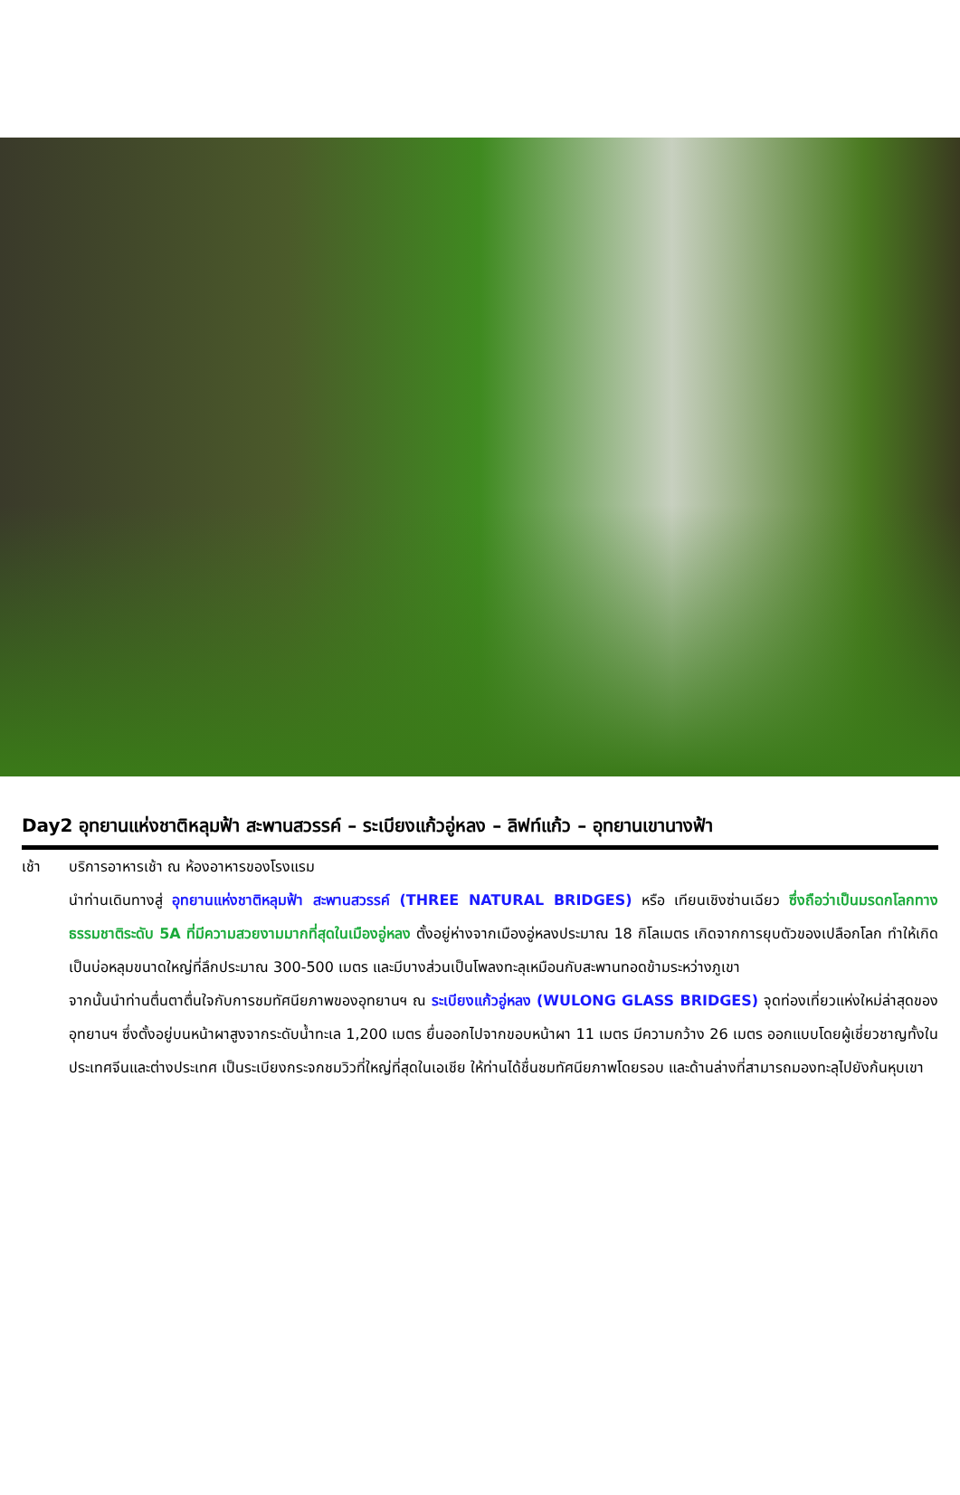Day2 อุทยานแห่งชาติหลุมฟ้า สะพานสวรรค์ – ระเบียงแก้วอู่หลง – ลิฟท์แก้ว – อุทยานเขานางฟ้า
เช้า บริการอาหารเช้า ณ ห้องอาหารของโรงแรม
นำท่านเดินทางสู่ อุทยานแห่งชาติหลุมฟ้า สะพานสวรรค์ (THREE NATURAL BRIDGES) หรือ เทียนเชิงซ่านเฉียว ซึ่งถือว่าเป็นมรดกโลกทางธรรมชาติระดับ 5A ที่มีความสวยงามมากที่สุดในเมืองอู่หลง ตั้งอยู่ห่างจากเมืองอู่หลงประมาณ 18 กิโลเมตร เกิดจากการยุบตัวของเปลือกโลก ทำให้เกิดเป็นบ่อหลุมขนาดใหญ่ที่ลึกประมาณ 300-500 เมตร และมีบางส่วนเป็นโพลงทะลุเหมือนกับสะพานทอดข้ามระหว่างภูเขา
จากนั้นนำท่านตื่นตาตื่นใจกับการชมทัศนียภาพของอุทยานฯ ณ ระเบียงแก้วอู่หลง (WULONG GLASS BRIDGES) จุดท่องเที่ยวแห่งใหม่ล่าสุดของอุทยานฯ ซึ่งตั้งอยู่บนหน้าผาสูงจากระดับน้ำทะเล 1,200 เมตร ยื่นออกไปจากขอบหน้าผา 11 เมตร มีความกว้าง 26 เมตร ออกแบบโดยผู้เชี่ยวชาญทั้งในประเทศจีนและต่างประเทศ เป็นระเบียงกระจกชมวิวที่ใหญ่ที่สุดในเอเชีย ให้ท่านได้ชื่นชมทัศนียภาพโดยรอบ และด้านล่างที่สามารถมองทะลุไปยังก้นหุบเขา